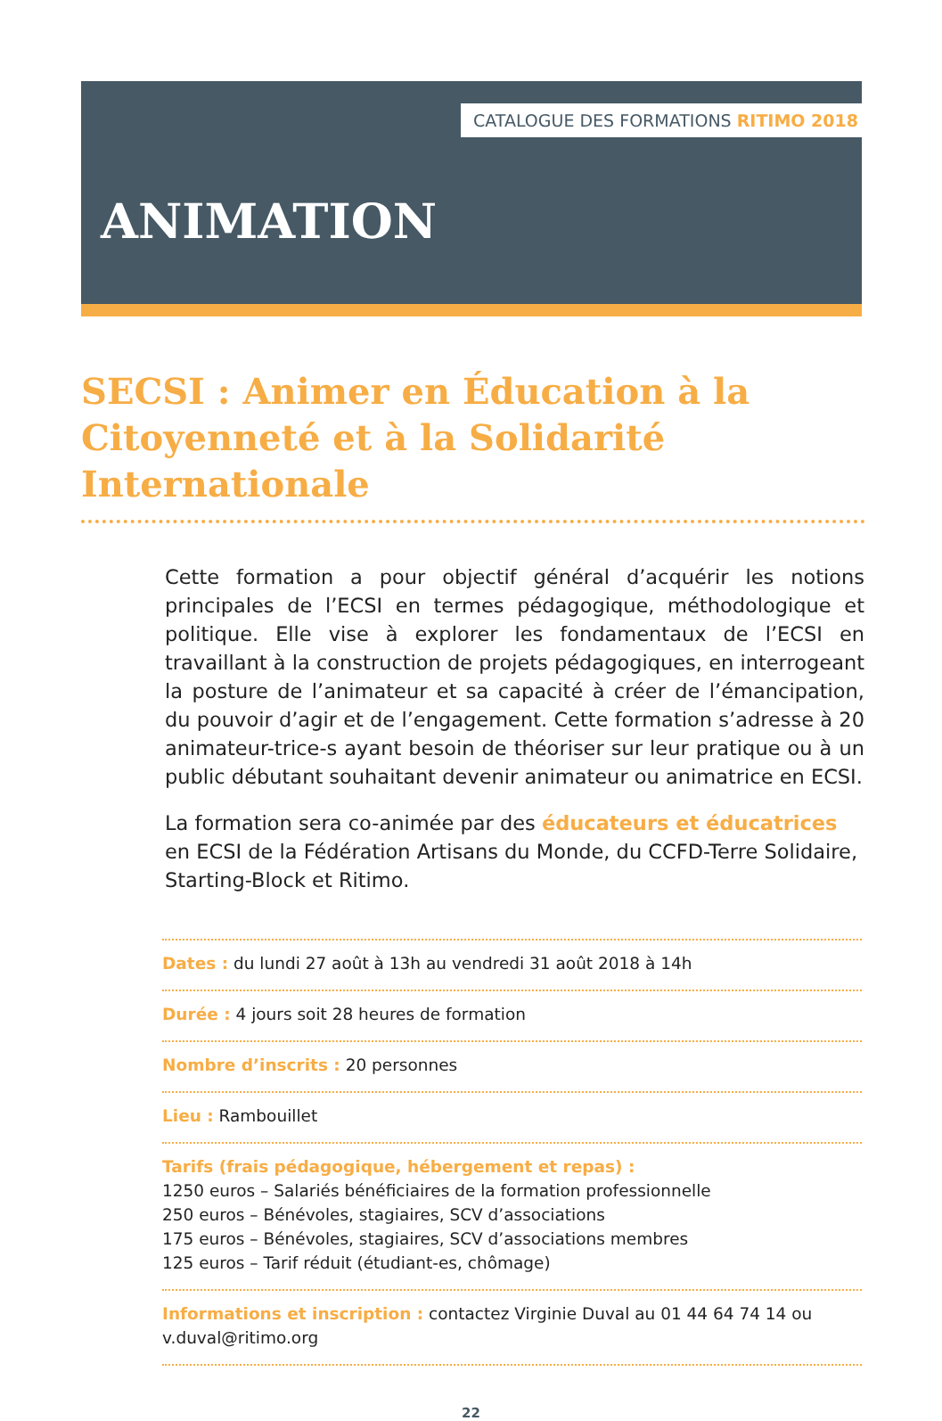CATALOGUE DES FORMATIONS RITIMO 2018
ANIMATION
SECSI : Animer en Éducation à la Citoyenneté et à la Solidarité Internationale
Cette formation a pour objectif général d’acquérir les notions principales de l’ECSI en termes pédagogique, méthodologique et politique. Elle vise à explorer les fondamentaux de l’ECSI en travaillant à la construction de projets pédagogiques, en interrogeant la posture de l’animateur et sa capacité à créer de l’émancipation, du pouvoir d’agir et de l’engagement. Cette formation s’adresse à 20 animateur-trice-s ayant besoin de théoriser sur leur pratique ou à un public débutant souhaitant devenir animateur ou animatrice en ECSI.
La formation sera co-animée par des éducateurs et éducatrices
en ECSI de la Fédération Artisans du Monde, du CCFD-Terre Solidaire, Starting-Block et Ritimo.
Dates : du lundi 27 août à 13h au vendredi 31 août 2018 à 14h
Durée : 4 jours soit 28 heures de formation
Nombre d’inscrits : 20 personnes
Lieu : Rambouillet
Tarifs (frais pédagogique, hébergement et repas) :
1250 euros – Salariés bénéficiaires de la formation professionnelle
250 euros – Bénévoles, stagiaires, SCV d’associations
175 euros – Bénévoles, stagiaires, SCV d’associations membres
125 euros – Tarif réduit (étudiant-es, chômage)
Informations et inscription : contactez Virginie Duval au 01 44 64 74 14 ou v.duval@ritimo.org
22